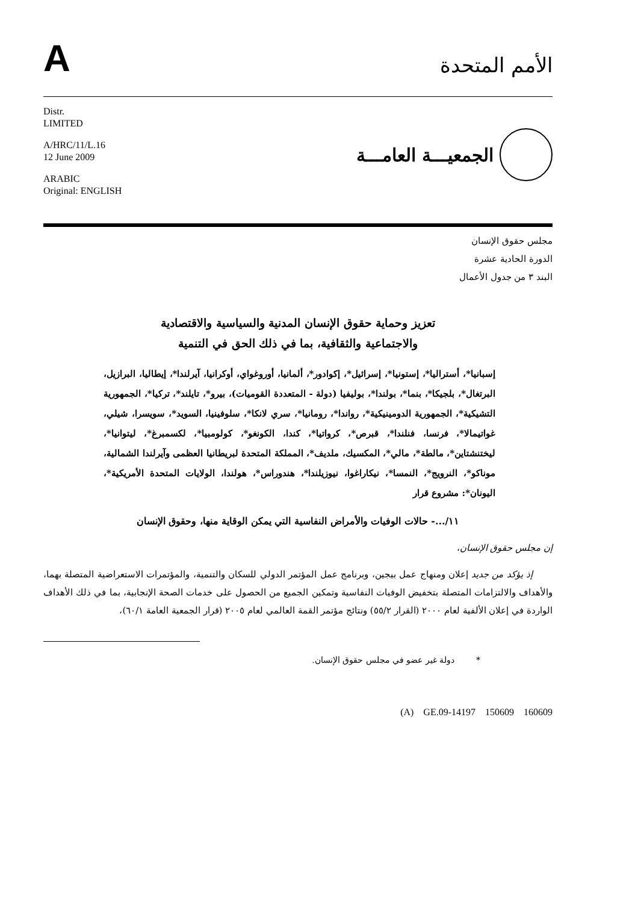A
الأمم المتحدة
Distr.
LIMITED
A/HRC/11/L.16
12 June 2009
ARABIC
Original: ENGLISH
الجمعيـــة العامـــة
مجلس حقوق الإنسان
الدورة الحادية عشرة
البند ٣ من جدول الأعمال
تعزيز وحماية حقوق الإنسان المدنية والسياسية والاقتصادية
والاجتماعية والثقافية، بما في ذلك الحق في التنمية
إسبانيا*، أستراليا*، إستونيا*، إسرائيل*، إكوادور*، ألمانيا، أوروغواي، أوكرانيا، آيرلندا*، إيطاليا، البرازيل، البرتغال*، بلجيكا*، بنما*، بولندا*، بوليفيا (دولة - المتعددة القوميات)، بيرو*، تايلند*، تركيا*، الجمهورية التشيكية*، الجمهورية الدومينيكية*، رواندا*، رومانيا*، سري لانكا*، سلوفينيا، السويد*، سويسرا، شيلي، غواتيمالا*، فرنسا، فنلندا*، قبرص*، كرواتيا*، كندا، الكونغو*، كولومبيا*، لكسمبرغ*، ليتوانيا*، ليختنشتاين*، مالطة*، مالي*، المكسيك، ملديف*، المملكة المتحدة لبريطانيا العظمى وآيرلندا الشمالية، موناكو*، النرويج*، النمسا*، نيكاراغوا، نيوزيلندا*، هندوراس*، هولندا، الولايات المتحدة الأمريكية*، اليونان*: مشروع قرار
١١/...- حالات الوفيات والأمراض النفاسية التي يمكن الوقاية منها، وحقوق الإنسان
إن مجلس حقوق الإنسان،
إذ يؤكد من جديد إعلان ومنهاج عمل بيجين، وبرنامج عمل المؤتمر الدولي للسكان والتنمية، والمؤتمرات الاستعراضية المتصلة بهما، والأهداف والالتزامات المتصلة بتخفيض الوفيات النفاسية وتمكين الجميع من الحصول على خدمات الصحة الإنجابية، بما في ذلك الأهداف الواردة في إعلان الألفية لعام ٢٠٠٠ (القرار ٥٥/٢) ونتائج مؤتمر القمة العالمي لعام ٢٠٠٥ (قرار الجمعية العامة ٦٠/١)،
* دولة غير عضو في مجلس حقوق الإنسان.
(A) GE.09-14197 150609 160609